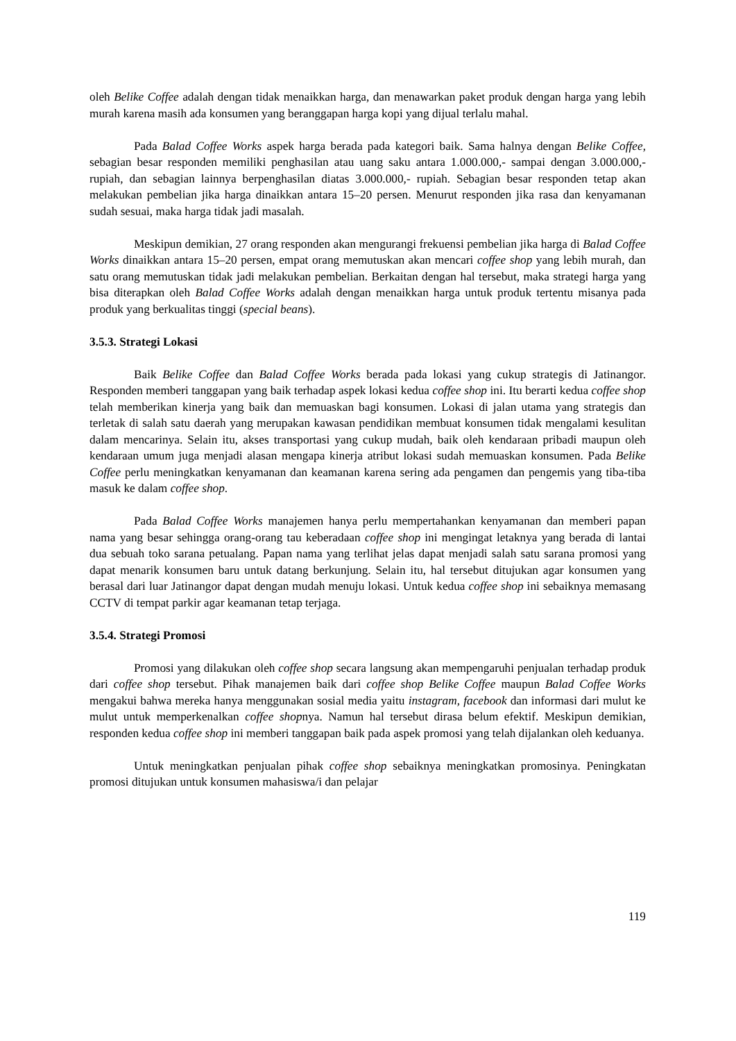oleh Belike Coffee adalah dengan tidak menaikkan harga, dan menawarkan paket produk dengan harga yang lebih murah karena masih ada konsumen yang beranggapan harga kopi yang dijual terlalu mahal.
Pada Balad Coffee Works aspek harga berada pada kategori baik. Sama halnya dengan Belike Coffee, sebagian besar responden memiliki penghasilan atau uang saku antara 1.000.000,- sampai dengan 3.000.000,- rupiah, dan sebagian lainnya berpenghasilan diatas 3.000.000,- rupiah. Sebagian besar responden tetap akan melakukan pembelian jika harga dinaikkan antara 15–20 persen. Menurut responden jika rasa dan kenyamanan sudah sesuai, maka harga tidak jadi masalah.
Meskipun demikian, 27 orang responden akan mengurangi frekuensi pembelian jika harga di Balad Coffee Works dinaikkan antara 15–20 persen, empat orang memutuskan akan mencari coffee shop yang lebih murah, dan satu orang memutuskan tidak jadi melakukan pembelian. Berkaitan dengan hal tersebut, maka strategi harga yang bisa diterapkan oleh Balad Coffee Works adalah dengan menaikkan harga untuk produk tertentu misanya pada produk yang berkualitas tinggi (special beans).
3.5.3. Strategi Lokasi
Baik Belike Coffee dan Balad Coffee Works berada pada lokasi yang cukup strategis di Jatinangor. Responden memberi tanggapan yang baik terhadap aspek lokasi kedua coffee shop ini. Itu berarti kedua coffee shop telah memberikan kinerja yang baik dan memuaskan bagi konsumen. Lokasi di jalan utama yang strategis dan terletak di salah satu daerah yang merupakan kawasan pendidikan membuat konsumen tidak mengalami kesulitan dalam mencarinya. Selain itu, akses transportasi yang cukup mudah, baik oleh kendaraan pribadi maupun oleh kendaraan umum juga menjadi alasan mengapa kinerja atribut lokasi sudah memuaskan konsumen. Pada Belike Coffee perlu meningkatkan kenyamanan dan keamanan karena sering ada pengamen dan pengemis yang tiba-tiba masuk ke dalam coffee shop.
Pada Balad Coffee Works manajemen hanya perlu mempertahankan kenyamanan dan memberi papan nama yang besar sehingga orang-orang tau keberadaan coffee shop ini mengingat letaknya yang berada di lantai dua sebuah toko sarana petualang. Papan nama yang terlihat jelas dapat menjadi salah satu sarana promosi yang dapat menarik konsumen baru untuk datang berkunjung. Selain itu, hal tersebut ditujukan agar konsumen yang berasal dari luar Jatinangor dapat dengan mudah menuju lokasi. Untuk kedua coffee shop ini sebaiknya memasang CCTV di tempat parkir agar keamanan tetap terjaga.
3.5.4. Strategi Promosi
Promosi yang dilakukan oleh coffee shop secara langsung akan mempengaruhi penjualan terhadap produk dari coffee shop tersebut. Pihak manajemen baik dari coffee shop Belike Coffee maupun Balad Coffee Works mengakui bahwa mereka hanya menggunakan sosial media yaitu instagram, facebook dan informasi dari mulut ke mulut untuk memperkenalkan coffee shopnya. Namun hal tersebut dirasa belum efektif. Meskipun demikian, responden kedua coffee shop ini memberi tanggapan baik pada aspek promosi yang telah dijalankan oleh keduanya.
Untuk meningkatkan penjualan pihak coffee shop sebaiknya meningkatkan promosinya. Peningkatan promosi ditujukan untuk konsumen mahasiswa/i dan pelajar
119